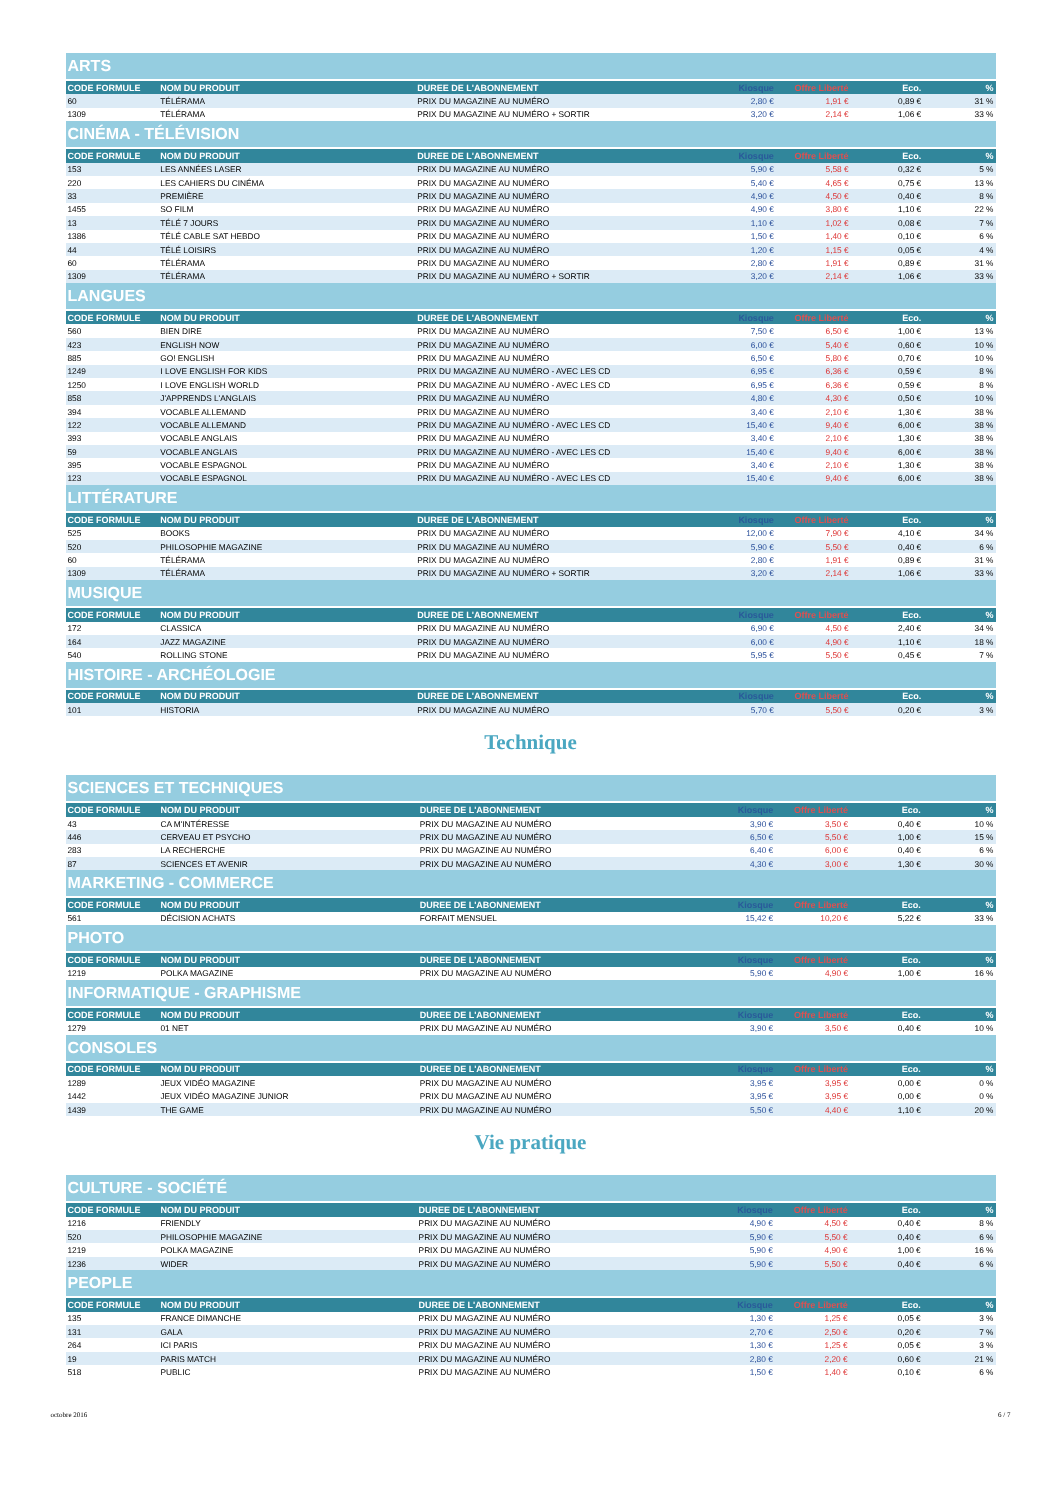| ARTS | | | | | | |
| CODE FORMULE | NOM DU PRODUIT | DUREE DE L'ABONNEMENT | Kiosque | Offre Liberté | Eco. | % |
| 60 | TÉLÉRAMA | PRIX DU MAGAZINE AU NUMÉRO | 2,80 € | 1,91 € | 0,89 € | 31 % |
| 1309 | TÉLÉRAMA | PRIX DU MAGAZINE AU NUMÉRO + SORTIR | 3,20 € | 2,14 € | 1,06 € | 33 % |
| CINÉMA - TÉLÉVISION | | | | | | |
| CODE FORMULE | NOM DU PRODUIT | DUREE DE L'ABONNEMENT | Kiosque | Offre Liberté | Eco. | % |
| 153 | LES ANNÉES LASER | PRIX DU MAGAZINE AU NUMÉRO | 5,90 € | 5,58 € | 0,32 € | 5 % |
| 220 | LES CAHIERS DU CINÉMA | PRIX DU MAGAZINE AU NUMÉRO | 5,40 € | 4,65 € | 0,75 € | 13 % |
| 33 | PREMIÈRE | PRIX DU MAGAZINE AU NUMÉRO | 4,90 € | 4,50 € | 0,40 € | 8 % |
| 1455 | SO FILM | PRIX DU MAGAZINE AU NUMÉRO | 4,90 € | 3,80 € | 1,10 € | 22 % |
| 13 | TÉLÉ 7 JOURS | PRIX DU MAGAZINE AU NUMÉRO | 1,10 € | 1,02 € | 0,08 € | 7 % |
| 1386 | TÉLÉ CABLE SAT HEBDO | PRIX DU MAGAZINE AU NUMÉRO | 1,50 € | 1,40 € | 0,10 € | 6 % |
| 44 | TÉLÉ LOISIRS | PRIX DU MAGAZINE AU NUMÉRO | 1,20 € | 1,15 € | 0,05 € | 4 % |
| 60 | TÉLÉRAMA | PRIX DU MAGAZINE AU NUMÉRO | 2,80 € | 1,91 € | 0,89 € | 31 % |
| 1309 | TÉLÉRAMA | PRIX DU MAGAZINE AU NUMÉRO + SORTIR | 3,20 € | 2,14 € | 1,06 € | 33 % |
| LANGUES | | | | | | |
| CODE FORMULE | NOM DU PRODUIT | DUREE DE L'ABONNEMENT | Kiosque | Offre Liberté | Eco. | % |
| 560 | BIEN DIRE | PRIX DU MAGAZINE AU NUMÉRO | 7,50 € | 6,50 € | 1,00 € | 13 % |
| 423 | ENGLISH NOW | PRIX DU MAGAZINE AU NUMÉRO | 6,00 € | 5,40 € | 0,60 € | 10 % |
| 885 | GO! ENGLISH | PRIX DU MAGAZINE AU NUMÉRO | 6,50 € | 5,80 € | 0,70 € | 10 % |
| 1249 | I LOVE ENGLISH FOR KIDS | PRIX DU MAGAZINE AU NUMÉRO - AVEC LES CD | 6,95 € | 6,36 € | 0,59 € | 8 % |
| 1250 | I LOVE ENGLISH WORLD | PRIX DU MAGAZINE AU NUMÉRO - AVEC LES CD | 6,95 € | 6,36 € | 0,59 € | 8 % |
| 858 | J'APPRENDS L'ANGLAIS | PRIX DU MAGAZINE AU NUMÉRO | 4,80 € | 4,30 € | 0,50 € | 10 % |
| 394 | VOCABLE ALLEMAND | PRIX DU MAGAZINE AU NUMÉRO | 3,40 € | 2,10 € | 1,30 € | 38 % |
| 122 | VOCABLE ALLEMAND | PRIX DU MAGAZINE AU NUMÉRO - AVEC LES CD | 15,40 € | 9,40 € | 6,00 € | 38 % |
| 393 | VOCABLE ANGLAIS | PRIX DU MAGAZINE AU NUMÉRO | 3,40 € | 2,10 € | 1,30 € | 38 % |
| 59 | VOCABLE ANGLAIS | PRIX DU MAGAZINE AU NUMÉRO - AVEC LES CD | 15,40 € | 9,40 € | 6,00 € | 38 % |
| 395 | VOCABLE ESPAGNOL | PRIX DU MAGAZINE AU NUMÉRO | 3,40 € | 2,10 € | 1,30 € | 38 % |
| 123 | VOCABLE ESPAGNOL | PRIX DU MAGAZINE AU NUMÉRO - AVEC LES CD | 15,40 € | 9,40 € | 6,00 € | 38 % |
| LITTÉRATURE | | | | | | |
| CODE FORMULE | NOM DU PRODUIT | DUREE DE L'ABONNEMENT | Kiosque | Offre Liberté | Eco. | % |
| 525 | BOOKS | PRIX DU MAGAZINE AU NUMÉRO | 12,00 € | 7,90 € | 4,10 € | 34 % |
| 520 | PHILOSOPHIE MAGAZINE | PRIX DU MAGAZINE AU NUMÉRO | 5,90 € | 5,50 € | 0,40 € | 6 % |
| 60 | TÉLÉRAMA | PRIX DU MAGAZINE AU NUMÉRO | 2,80 € | 1,91 € | 0,89 € | 31 % |
| 1309 | TÉLÉRAMA | PRIX DU MAGAZINE AU NUMÉRO + SORTIR | 3,20 € | 2,14 € | 1,06 € | 33 % |
| MUSIQUE | | | | | | |
| CODE FORMULE | NOM DU PRODUIT | DUREE DE L'ABONNEMENT | Kiosque | Offre Liberté | Eco. | % |
| 172 | CLASSICA | PRIX DU MAGAZINE AU NUMÉRO | 6,90 € | 4,50 € | 2,40 € | 34 % |
| 164 | JAZZ MAGAZINE | PRIX DU MAGAZINE AU NUMÉRO | 6,00 € | 4,90 € | 1,10 € | 18 % |
| 540 | ROLLING STONE | PRIX DU MAGAZINE AU NUMÉRO | 5,95 € | 5,50 € | 0,45 € | 7 % |
| HISTOIRE - ARCHÉOLOGIE | | | | | | |
| CODE FORMULE | NOM DU PRODUIT | DUREE DE L'ABONNEMENT | Kiosque | Offre Liberté | Eco. | % |
| 101 | HISTORIA | PRIX DU MAGAZINE AU NUMÉRO | 5,70 € | 5,50 € | 0,20 € | 3 % |
Technique
| SCIENCES ET TECHNIQUES | | | | | | |
| CODE FORMULE | NOM DU PRODUIT | DUREE DE L'ABONNEMENT | Kiosque | Offre Liberté | Eco. | % |
| 43 | CA M'INTÉRESSE | PRIX DU MAGAZINE AU NUMÉRO | 3,90 € | 3,50 € | 0,40 € | 10 % |
| 446 | CERVEAU ET PSYCHO | PRIX DU MAGAZINE AU NUMÉRO | 6,50 € | 5,50 € | 1,00 € | 15 % |
| 283 | LA RECHERCHE | PRIX DU MAGAZINE AU NUMÉRO | 6,40 € | 6,00 € | 0,40 € | 6 % |
| 87 | SCIENCES ET AVENIR | PRIX DU MAGAZINE AU NUMÉRO | 4,30 € | 3,00 € | 1,30 € | 30 % |
| MARKETING - COMMERCE | | | | | | |
| CODE FORMULE | NOM DU PRODUIT | DUREE DE L'ABONNEMENT | Kiosque | Offre Liberté | Eco. | % |
| 561 | DÉCISION ACHATS | FORFAIT MENSUEL | 15,42 € | 10,20 € | 5,22 € | 33 % |
| PHOTO | | | | | | |
| CODE FORMULE | NOM DU PRODUIT | DUREE DE L'ABONNEMENT | Kiosque | Offre Liberté | Eco. | % |
| 1219 | POLKA MAGAZINE | PRIX DU MAGAZINE AU NUMÉRO | 5,90 € | 4,90 € | 1,00 € | 16 % |
| INFORMATIQUE - GRAPHISME | | | | | | |
| CODE FORMULE | NOM DU PRODUIT | DUREE DE L'ABONNEMENT | Kiosque | Offre Liberté | Eco. | % |
| 1279 | 01 NET | PRIX DU MAGAZINE AU NUMÉRO | 3,90 € | 3,50 € | 0,40 € | 10 % |
| CONSOLES | | | | | | |
| CODE FORMULE | NOM DU PRODUIT | DUREE DE L'ABONNEMENT | Kiosque | Offre Liberté | Eco. | % |
| 1289 | JEUX VIDÉO MAGAZINE | PRIX DU MAGAZINE AU NUMÉRO | 3,95 € | 3,95 € | 0,00 € | 0 % |
| 1442 | JEUX VIDÉO MAGAZINE JUNIOR | PRIX DU MAGAZINE AU NUMÉRO | 3,95 € | 3,95 € | 0,00 € | 0 % |
| 1439 | THE GAME | PRIX DU MAGAZINE AU NUMÉRO | 5,50 € | 4,40 € | 1,10 € | 20 % |
Vie pratique
| CULTURE - SOCIÉTÉ | | | | | | |
| CODE FORMULE | NOM DU PRODUIT | DUREE DE L'ABONNEMENT | Kiosque | Offre Liberté | Eco. | % |
| 1216 | FRIENDLY | PRIX DU MAGAZINE AU NUMÉRO | 4,90 € | 4,50 € | 0,40 € | 8 % |
| 520 | PHILOSOPHIE MAGAZINE | PRIX DU MAGAZINE AU NUMÉRO | 5,90 € | 5,50 € | 0,40 € | 6 % |
| 1219 | POLKA MAGAZINE | PRIX DU MAGAZINE AU NUMÉRO | 5,90 € | 4,90 € | 1,00 € | 16 % |
| 1236 | WIDER | PRIX DU MAGAZINE AU NUMÉRO | 5,90 € | 5,50 € | 0,40 € | 6 % |
| PEOPLE | | | | | | |
| CODE FORMULE | NOM DU PRODUIT | DUREE DE L'ABONNEMENT | Kiosque | Offre Liberté | Eco. | % |
| 135 | FRANCE DIMANCHE | PRIX DU MAGAZINE AU NUMÉRO | 1,30 € | 1,25 € | 0,05 € | 3 % |
| 131 | GALA | PRIX DU MAGAZINE AU NUMÉRO | 2,70 € | 2,50 € | 0,20 € | 7 % |
| 264 | ICI PARIS | PRIX DU MAGAZINE AU NUMÉRO | 1,30 € | 1,25 € | 0,05 € | 3 % |
| 19 | PARIS MATCH | PRIX DU MAGAZINE AU NUMÉRO | 2,80 € | 2,20 € | 0,60 € | 21 % |
| 518 | PUBLIC | PRIX DU MAGAZINE AU NUMÉRO | 1,50 € | 1,40 € | 0,10 € | 6 % |
octobre 2016 6 / 7